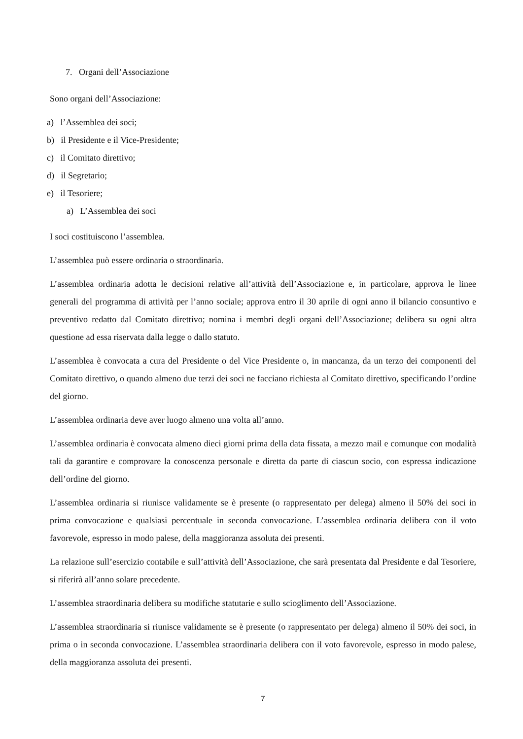7. Organi dell’Associazione
Sono organi dell’Associazione:
a) l’Assemblea dei soci;
b) il Presidente e il Vice-Presidente;
c) il Comitato direttivo;
d) il Segretario;
e) il Tesoriere;
a) L’Assemblea dei soci
I soci costituiscono l’assemblea.
L’assemblea può essere ordinaria o straordinaria.
L’assemblea ordinaria adotta le decisioni relative all’attività dell’Associazione e, in particolare, approva le linee generali del programma di attività per l’anno sociale; approva entro il 30 aprile di ogni anno il bilancio consuntivo e preventivo redatto dal Comitato direttivo; nomina i membri degli organi dell’Associazione; delibera su ogni altra questione ad essa riservata dalla legge o dallo statuto.
L’assemblea è convocata a cura del Presidente o del Vice Presidente o, in mancanza, da un terzo dei componenti del Comitato direttivo, o quando almeno due terzi dei soci ne facciano richiesta al Comitato direttivo, specificando l’ordine del giorno.
L’assemblea ordinaria deve aver luogo almeno una volta all’anno.
L’assemblea ordinaria è convocata almeno dieci giorni prima della data fissata, a mezzo mail e comunque con modalità tali da garantire e comprovare la conoscenza personale e diretta da parte di ciascun socio, con espressa indicazione dell’ordine del giorno.
L’assemblea ordinaria si riunisce validamente se è presente (o rappresentato per delega) almeno il 50% dei soci in prima convocazione e qualsiasi percentuale in seconda convocazione. L’assemblea ordinaria delibera con il voto favorevole, espresso in modo palese, della maggioranza assoluta dei presenti.
La relazione sull’esercizio contabile e sull’attività dell’Associazione, che sarà presentata dal Presidente e dal Tesoriere, si riferirà all’anno solare precedente.
L’assemblea straordinaria delibera su modifiche statutarie e sullo scioglimento dell’Associazione.
L’assemblea straordinaria si riunisce validamente se è presente (o rappresentato per delega) almeno il 50% dei soci, in prima o in seconda convocazione. L’assemblea straordinaria delibera con il voto favorevole, espresso in modo palese, della maggioranza assoluta dei presenti.
7